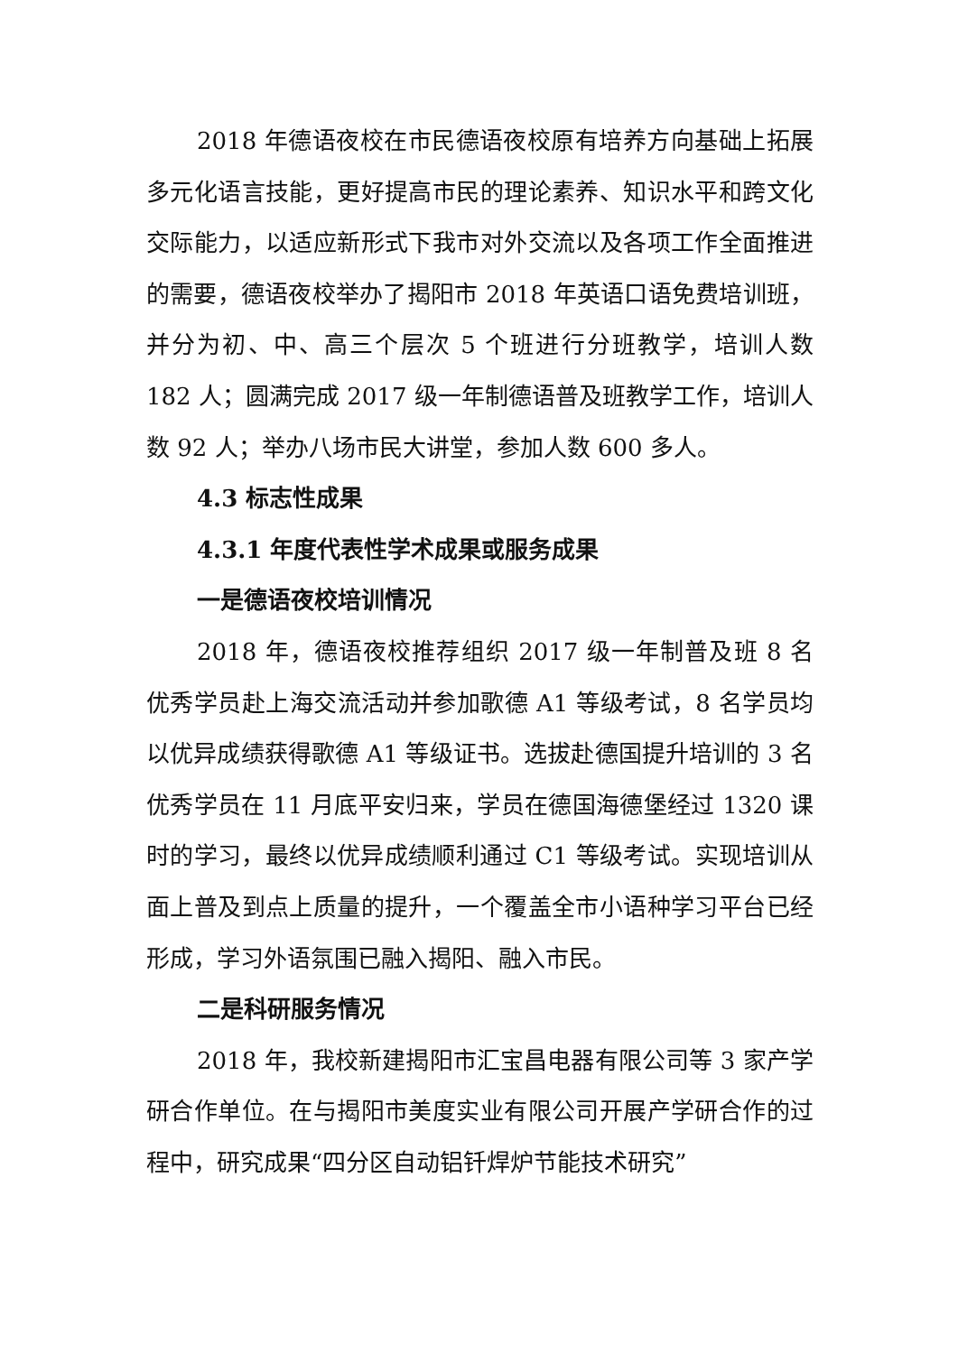2018 年德语夜校在市民德语夜校原有培养方向基础上拓展多元化语言技能，更好提高市民的理论素养、知识水平和跨文化交际能力，以适应新形式下我市对外交流以及各项工作全面推进的需要，德语夜校举办了揭阳市 2018 年英语口语免费培训班，并分为初、中、高三个层次 5 个班进行分班教学，培训人数 182 人；圆满完成 2017 级一年制德语普及班教学工作，培训人数 92 人；举办八场市民大讲堂，参加人数 600 多人。
4.3 标志性成果
4.3.1 年度代表性学术成果或服务成果
一是德语夜校培训情况
2018 年，德语夜校推荐组织 2017 级一年制普及班 8 名优秀学员赴上海交流活动并参加歌德 A1 等级考试，8 名学员均以优异成绩获得歌德 A1 等级证书。选拔赴德国提升培训的 3 名优秀学员在 11 月底平安归来，学员在德国海德堡经过 1320 课时的学习，最终以优异成绩顺利通过 C1 等级考试。实现培训从面上普及到点上质量的提升，一个覆盖全市小语种学习平台已经形成，学习外语氛围已融入揭阳、融入市民。
二是科研服务情况
2018 年，我校新建揭阳市汇宝昌电器有限公司等 3 家产学研合作单位。在与揭阳市美度实业有限公司开展产学研合作的过程中，研究成果“四分区自动铝钎焊炉节能技术研究”